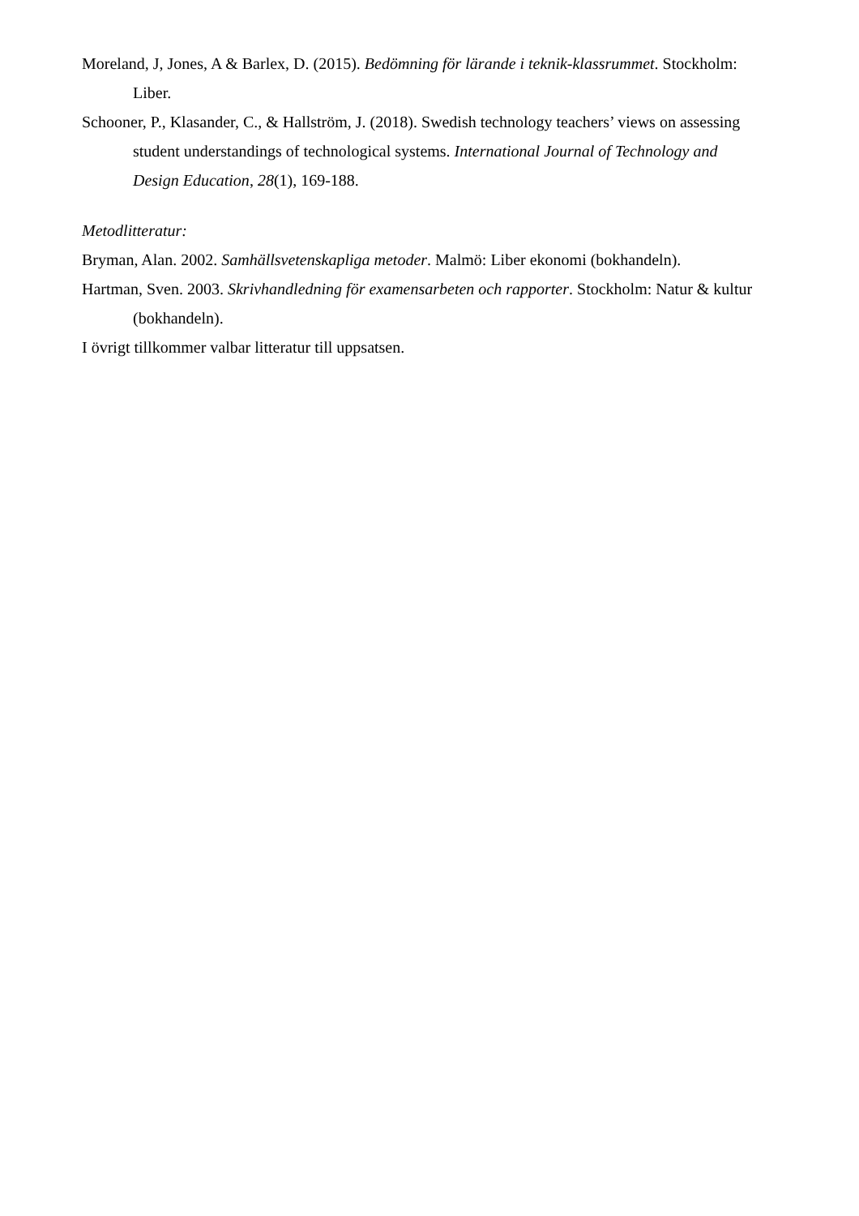Moreland, J, Jones, A & Barlex, D. (2015). Bedömning för lärande i teknik-klassrummet. Stockholm: Liber.
Schooner, P., Klasander, C., & Hallström, J. (2018). Swedish technology teachers’ views on assessing student understandings of technological systems. International Journal of Technology and Design Education, 28(1), 169-188.
Metodlitteratur:
Bryman, Alan. 2002. Samhällsvetenskapliga metoder. Malmö: Liber ekonomi (bokhandeln).
Hartman, Sven. 2003. Skrivhandledning för examensarbeten och rapporter. Stockholm: Natur & kultur (bokhandeln).
I övrigt tillkommer valbar litteratur till uppsatsen.